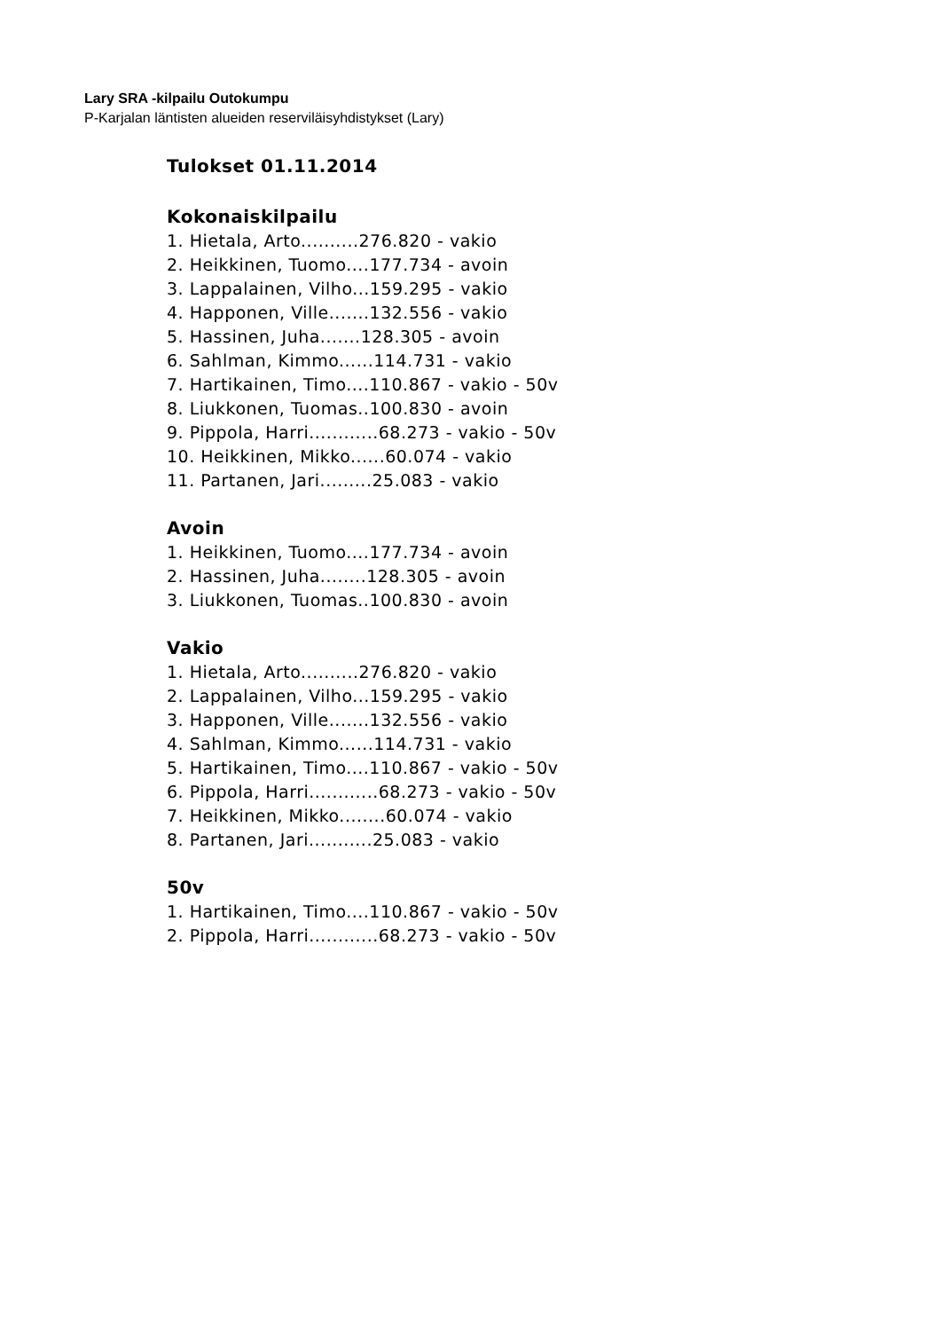Lary SRA -kilpailu Outokumpu
P-Karjalan läntisten alueiden reserviläisyhdistykset (Lary)
Tulokset 01.11.2014
Kokonaiskilpailu
1. Hietala, Arto..........276.820 - vakio
2. Heikkinen, Tuomo....177.734 - avoin
3. Lappalainen, Vilho...159.295 - vakio
4. Happonen, Ville.......132.556 - vakio
5. Hassinen, Juha.......128.305 - avoin
6. Sahlman, Kimmo......114.731 - vakio
7. Hartikainen, Timo....110.867 - vakio - 50v
8. Liukkonen, Tuomas..100.830 - avoin
9. Pippola, Harri............68.273 - vakio - 50v
10. Heikkinen, Mikko......60.074 - vakio
11. Partanen, Jari.........25.083 - vakio
Avoin
1. Heikkinen, Tuomo....177.734 - avoin
2. Hassinen, Juha........128.305 - avoin
3. Liukkonen, Tuomas..100.830 - avoin
Vakio
1. Hietala, Arto..........276.820 - vakio
2. Lappalainen, Vilho...159.295 - vakio
3. Happonen, Ville.......132.556 - vakio
4. Sahlman, Kimmo......114.731 - vakio
5. Hartikainen, Timo....110.867 - vakio - 50v
6. Pippola, Harri............68.273 - vakio - 50v
7. Heikkinen, Mikko........60.074 - vakio
8. Partanen, Jari...........25.083 - vakio
50v
1. Hartikainen, Timo....110.867 - vakio - 50v
2. Pippola, Harri............68.273 - vakio - 50v